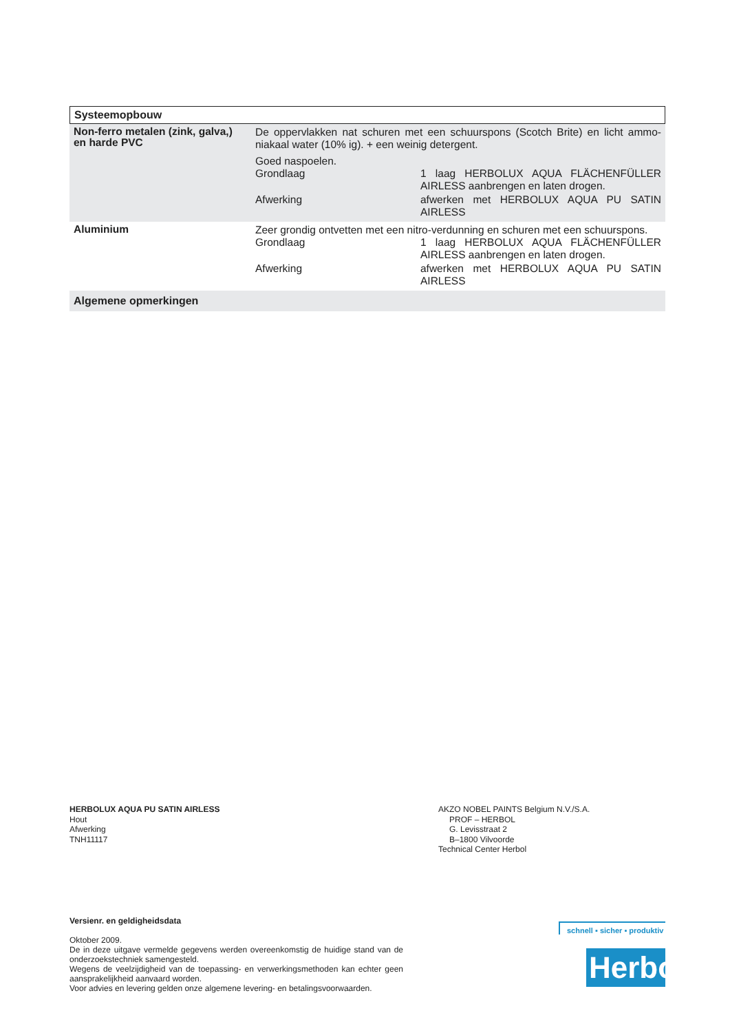Systeemopbouw
| Non-ferro metalen (zink, galva,) en harde PVC | De oppervlakken nat schuren met een schuurspons (Scotch Brite) en licht ammo­niakaal water (10% ig). + een weinig detergent. Goed naspoelen. / Grondlaag / 1 laag HERBOLUX AQUA FLÄCHENFÜLLER AIRLESS aanbrengen en laten drogen. / / Afwerking / afwerken met HERBOLUX AQUA PU SATIN AIRLESS / |
| Aluminium | Zeer grondig ontvetten met een nitro-verdunning en schuren met een schuurspons. / Grondlaag / 1 laag HERBOLUX AQUA FLÄCHENFÜLLER AIRLESS aanbrengen en laten drogen. / / Afwerking / afwerken met HERBOLUX AQUA PU SATIN AIRLESS / |
| Algemene opmerkingen | |
HERBOLUX AQUA PU SATIN AIRLESS
Hout
Afwerking
TNH11117
AKZO NOBEL PAINTS Belgium N.V./S.A.
PROF – HERBOL
G. Levisstraat 2
B–1800 Vilvoorde
Technical Center Herbol
Versienr. en geldigheidsdata
Oktober 2009.
De in deze uitgave vermelde gegevens werden overeenkomstig de huidige stand van de onderzoekstechniek samengesteld.
Wegens de veelzijdigheid van de toepassing- en verwerkingsmethoden kan echter geen aansprakelijkheid aanvaard worden.
Voor advies en levering gelden onze algemene levering- en betalingsvoorwaarden.
schnell ▪ sicher ▪ produktiv
Herbol